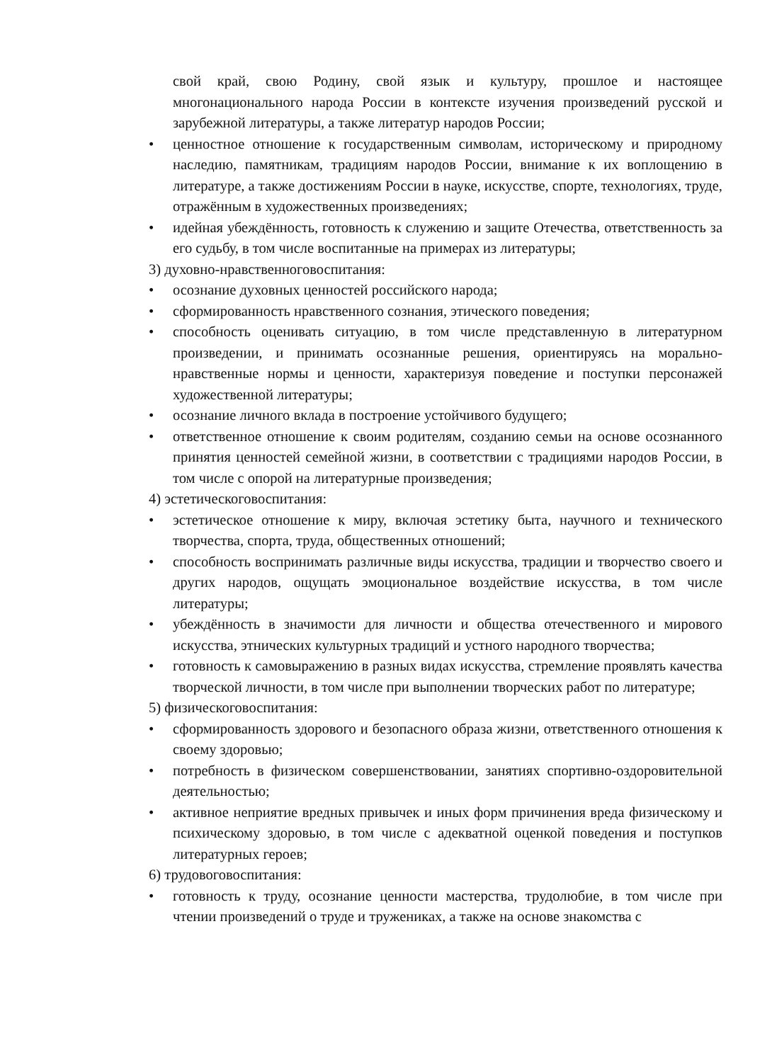свой край, свою Родину, свой язык и культуру, прошлое и настоящее многонационального народа России в контексте изучения произведений русской и зарубежной литературы, а также литератур народов России;
• ценностное отношение к государственным символам, историческому и природному наследию, памятникам, традициям народов России, внимание к их воплощению в литературе, а также достижениям России в науке, искусстве, спорте, технологиях, труде, отражённым в художественных произведениях;
• идейная убеждённость, готовность к служению и защите Отечества, ответственность за его судьбу, в том числе воспитанные на примерах из литературы;
3) духовно-нравственноговоспитания:
• осознание духовных ценностей российского народа;
• сформированность нравственного сознания, этического поведения;
• способность оценивать ситуацию, в том числе представленную в литературном произведении, и принимать осознанные решения, ориентируясь на морально-нравственные нормы и ценности, характеризуя поведение и поступки персонажей художественной литературы;
• осознание личного вклада в построение устойчивого будущего;
• ответственное отношение к своим родителям, созданию семьи на основе осознанного принятия ценностей семейной жизни, в соответствии с традициями народов России, в том числе с опорой на литературные произведения;
4) эстетическоговоспитания:
• эстетическое отношение к миру, включая эстетику быта, научного и технического творчества, спорта, труда, общественных отношений;
• способность воспринимать различные виды искусства, традиции и творчество своего и других народов, ощущать эмоциональное воздействие искусства, в том числе литературы;
• убеждённость в значимости для личности и общества отечественного и мирового искусства, этнических культурных традиций и устного народного творчества;
• готовность к самовыражению в разных видах искусства, стремление проявлять качества творческой личности, в том числе при выполнении творческих работ по литературе;
5) физическоговоспитания:
• сформированность здорового и безопасного образа жизни, ответственного отношения к своему здоровью;
• потребность в физическом совершенствовании, занятиях спортивно-оздоровительной деятельностью;
• активное неприятие вредных привычек и иных форм причинения вреда физическому и психическому здоровью, в том числе с адекватной оценкой поведения и поступков литературных героев;
6) трудовоговоспитания:
• готовность к труду, осознание ценности мастерства, трудолюбие, в том числе при чтении произведений о труде и тружениках, а также на основе знакомства с